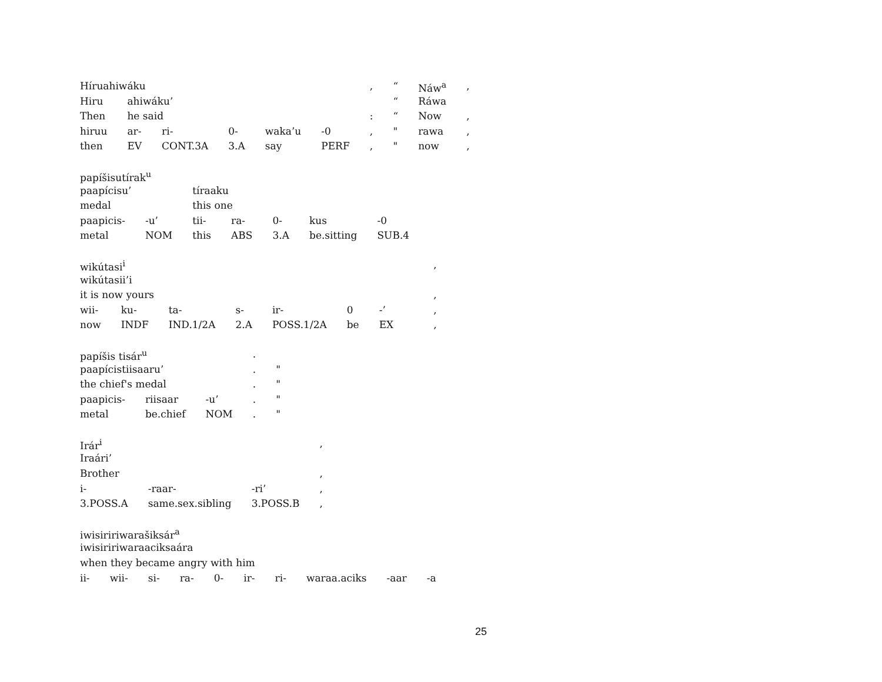| Híruahiwáku | | | | | | , | “ | Náw<sup>a</sup> | , |
| Hiru | ahiwáku’ | | | | | | “ | Ráwa | |
| Then | he said | | | | | : | “ | Now | , |
| hiruu | ar- | ri- | 0- | waka’u | -0 | , | " | rawa | , |
| then | EV | CONT.3A | 3.A | say | PERF | , | " | now | , |
| papíšisutírak<sup>u</sup> | | | | | | |
| paapícisu’ | | tíraaku | | | | |
| medal | | this one | | | | |
| paapicis- | -u’ | tii- | ra- | 0- | kus | -0 |
| metal | NOM | this | ABS | 3.A | be.sitting | SUB.4 |
| wikútasi<sup>i</sup> | | | | | | | | , |
| wikútasii’i | | | | | | | | |
| it is now yours | | | | | | | | , |
| wii- | ku- | ta- | s- | ir- | 0 | -’ | | , |
| now | INDF | IND.1/2A | 2.A | POSS.1/2A | be | EX | | , |
| papíšis tisár<sup>u</sup> | | | . | |
| paapícistiisaaru’ | | | . | " |
| the chief's medal | | | . | " |
| paapicis- | riisaar | -u’ | . | " |
| metal | be.chief | NOM | . | " |
| Irár<sup>i</sup> | | | , |
| Iraári’ | | | |
| Brother | | | , |
| i- | -raar- | -ri’ | , |
| 3.POSS.A | same.sex.sibling | 3.POSS.B | , |
| iwisiririwarašiksár<sup>a</sup> | | | | | | | | | |
| iwisiririwaraaciksaára | | | | | | | | | |
| when they became angry with him | | | | | | | | | |
| ii- | wii- | si- | ra- | 0- | ir- | ri- | waraa.aciks | -aar | -a |
25